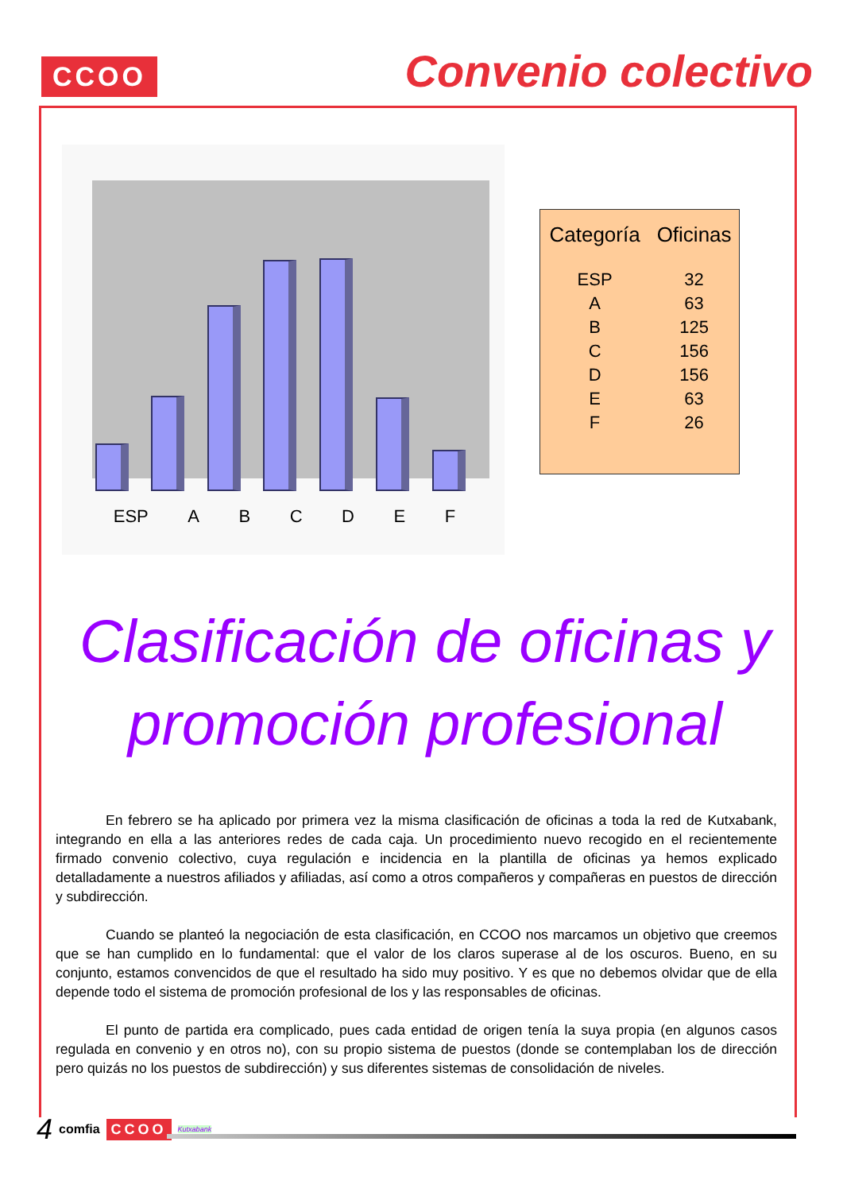CCOO
Convenio colectivo
ESP A B C D E F
| Categoría | Oficinas |
| --- | --- |
| ESP | 32 |
| A | 63 |
| B | 125 |
| C | 156 |
| D | 156 |
| E | 63 |
| F | 26 |
Clasificación de oficinas y promoción profesional
En febrero se ha aplicado por primera vez la misma clasificación de oficinas a toda la red de Kutxabank, integrando en ella a las anteriores redes de cada caja. Un procedimiento nuevo recogido en el recientemente firmado convenio colectivo, cuya regulación e incidencia en la plantilla de oficinas ya hemos explicado detalladamente a nuestros afiliados y afiliadas, así como a otros compañeros y compañeras en puestos de dirección y subdirección.
Cuando se planteó la negociación de esta clasificación, en CCOO nos marcamos un objetivo que creemos que se han cumplido en lo fundamental: que el valor de los claros superase al de los oscuros. Bueno, en su conjunto, estamos convencidos de que el resultado ha sido muy positivo. Y es que no debemos olvidar que de ella depende todo el sistema de promoción profesional de los y las responsables de oficinas.
El punto de partida era complicado, pues cada entidad de origen tenía la suya propia (en algunos casos regulada en convenio y en otros no), con su propio sistema de puestos (donde se contemplaban los de dirección pero quizás no los puestos de subdirección) y sus diferentes sistemas de consolidación de niveles.
4 comfia CCOO Kutxabank